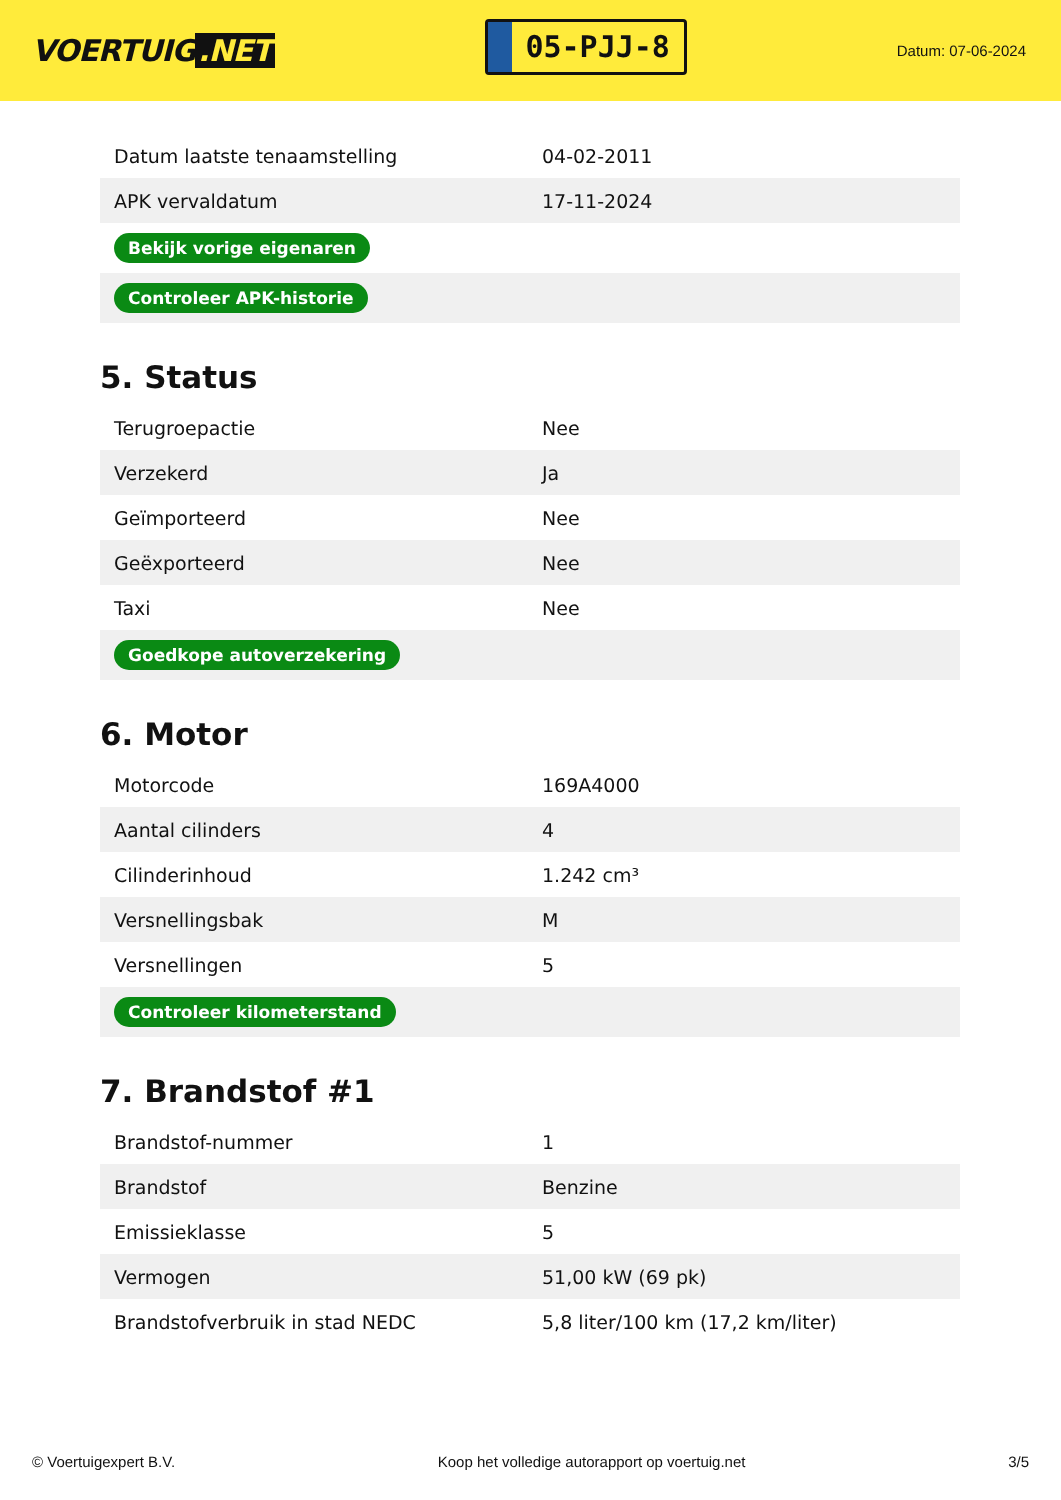VOERTUIG.NET
05-PJJ-8
Datum: 07-06-2024
| Datum laatste tenaamstelling | 04-02-2011 |
| APK vervaldatum | 17-11-2024 |
| Bekijk vorige eigenaren | |
| Controleer APK-historie | |
5. Status
| Terugroepactie | Nee |
| Verzekerd | Ja |
| Geïmporteerd | Nee |
| Geëxporteerd | Nee |
| Taxi | Nee |
| Goedkope autoverzekering | |
6. Motor
| Motorcode | 169A4000 |
| Aantal cilinders | 4 |
| Cilinderinhoud | 1.242 cm³ |
| Versnellingsbak | M |
| Versnellingen | 5 |
| Controleer kilometerstand | |
7. Brandstof #1
| Brandstof-nummer | 1 |
| Brandstof | Benzine |
| Emissieklasse | 5 |
| Vermogen | 51,00 kW (69 pk) |
| Brandstofverbruik in stad NEDC | 5,8 liter/100 km (17,2 km/liter) |
© Voertuigexpert B.V. Koop het volledige autorapport op voertuig.net 3/5